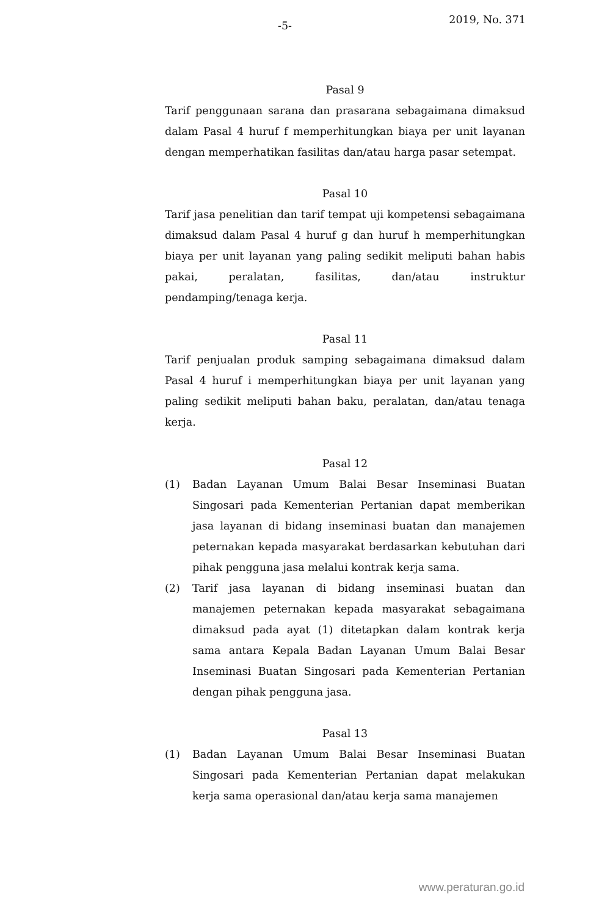-5- 2019, No. 371
Pasal 9
Tarif penggunaan sarana dan prasarana sebagaimana dimaksud dalam Pasal 4 huruf f memperhitungkan biaya per unit layanan dengan memperhatikan fasilitas dan/atau harga pasar setempat.
Pasal 10
Tarif jasa penelitian dan tarif tempat uji kompetensi sebagaimana dimaksud dalam Pasal 4 huruf g dan huruf h memperhitungkan biaya per unit layanan yang paling sedikit meliputi bahan habis pakai, peralatan, fasilitas, dan/atau instruktur pendamping/tenaga kerja.
Pasal 11
Tarif penjualan produk samping sebagaimana dimaksud dalam Pasal 4 huruf i memperhitungkan biaya per unit layanan yang paling sedikit meliputi bahan baku, peralatan, dan/atau tenaga kerja.
Pasal 12
(1) Badan Layanan Umum Balai Besar Inseminasi Buatan Singosari pada Kementerian Pertanian dapat memberikan jasa layanan di bidang inseminasi buatan dan manajemen peternakan kepada masyarakat berdasarkan kebutuhan dari pihak pengguna jasa melalui kontrak kerja sama.
(2) Tarif jasa layanan di bidang inseminasi buatan dan manajemen peternakan kepada masyarakat sebagaimana dimaksud pada ayat (1) ditetapkan dalam kontrak kerja sama antara Kepala Badan Layanan Umum Balai Besar Inseminasi Buatan Singosari pada Kementerian Pertanian dengan pihak pengguna jasa.
Pasal 13
(1) Badan Layanan Umum Balai Besar Inseminasi Buatan Singosari pada Kementerian Pertanian dapat melakukan kerja sama operasional dan/atau kerja sama manajemen
www.peraturan.go.id